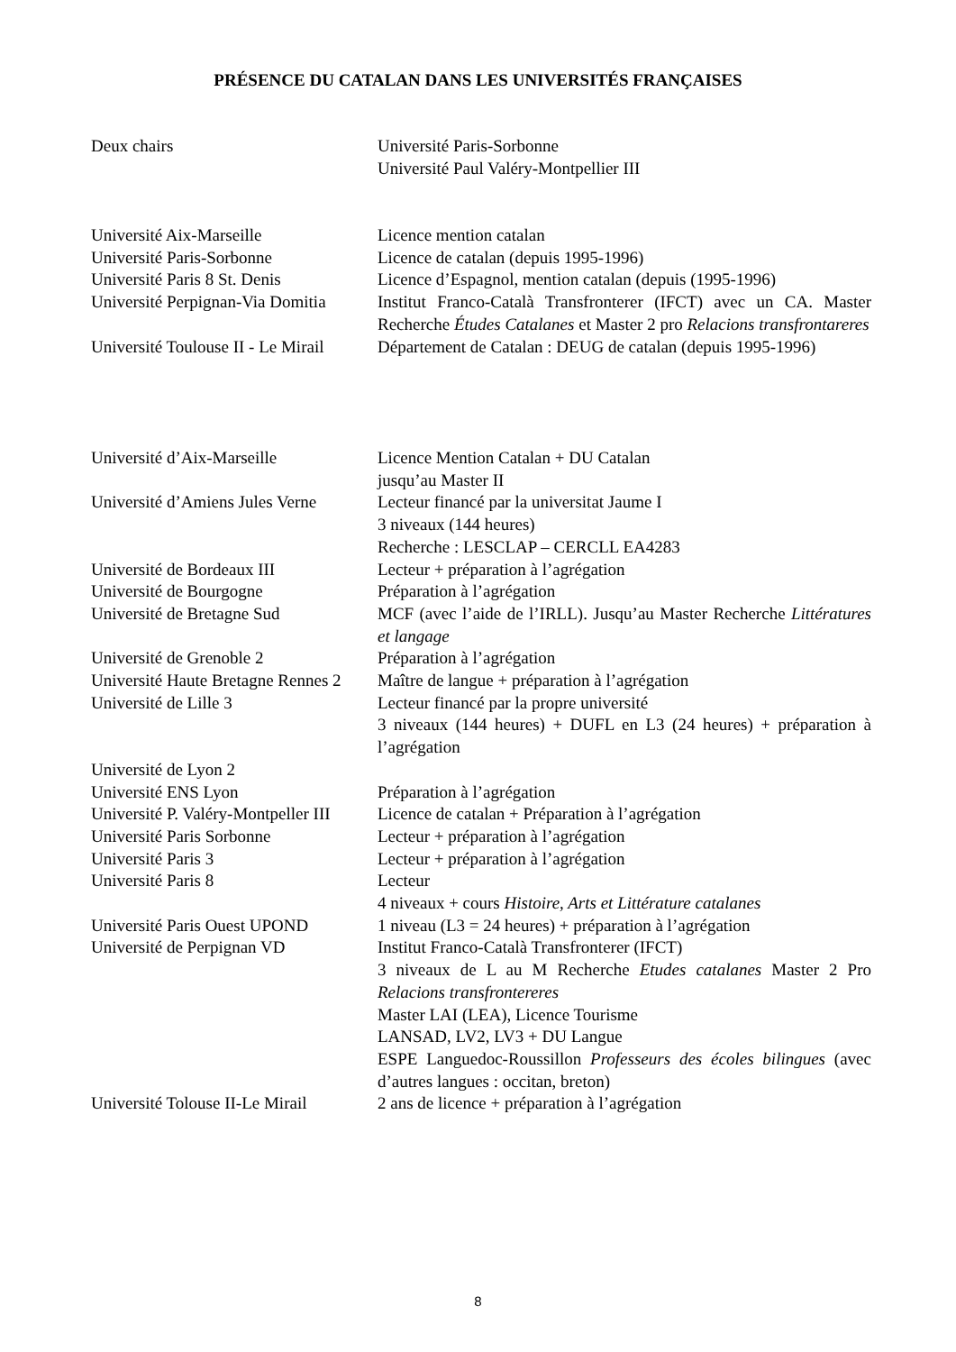PRÉSENCE DU CATALAN DANS LES UNIVERSITÉS FRANÇAISES
| Deux chairs | Université Paris-Sorbonne Université Paul Valéry-Montpellier III |
| Université Aix-Marseille | Licence mention catalan |
| Université Paris-Sorbonne | Licence de catalan (depuis 1995-1996) |
| Université Paris 8 St. Denis | Licence d’Espagnol, mention catalan (depuis (1995-1996) |
| Université Perpignan-Via Domitia | Institut Franco-Català Transfronterer (IFCT) avec un CA. Master Recherche Études Catalanes et Master 2 pro Relacions transfrontareres |
| Université Toulouse II - Le Mirail | Département de Catalan : DEUG de catalan (depuis 1995-1996) |
| Université d’Aix-Marseille | Licence Mention Catalan + DU Catalan jusqu’au Master II |
| Université d’Amiens Jules Verne | Lecteur financé par la universitat Jaume I 3 niveaux (144 heures) Recherche : LESCLAP – CERCLL EA4283 |
| Université de Bordeaux III | Lecteur + préparation à l’agrégation |
| Université de Bourgogne | Préparation à l’agrégation |
| Université de Bretagne Sud | MCF (avec l’aide de l’IRLL). Jusqu’au Master Recherche Littératures et langage |
| Université de Grenoble 2 | Préparation à l’agrégation |
| Université Haute Bretagne Rennes 2 | Maître de langue + préparation à l’agrégation |
| Université de Lille 3 | Lecteur financé par la propre université 3 niveaux (144 heures) + DUFL en L3 (24 heures) + préparation à l’agrégation |
| Université de Lyon 2 | |
| Université ENS Lyon | Préparation à l’agrégation |
| Université P. Valéry-Montpeller III | Licence de catalan + Préparation à l’agrégation |
| Université Paris Sorbonne | Lecteur + préparation à l’agrégation |
| Université Paris 3 | Lecteur + préparation à l’agrégation |
| Université Paris 8 | Lecteur 4 niveaux + cours Histoire, Arts et Littérature catalanes |
| Université Paris Ouest UPOND | 1 niveau (L3 = 24 heures) + préparation à l’agrégation |
| Université de Perpignan VD | Institut Franco-Català Transfronterer (IFCT) 3 niveaux de L au M Recherche Etudes catalanes Master 2 Pro Relacions transfrontereres Master LAI (LEA), Licence Tourisme LANSAD, LV2, LV3 + DU Langue ESPE Languedoc-Roussillon Professeurs des écoles bilingues (avec d’autres langues : occitan, breton) |
| Université Tolouse II-Le Mirail | 2 ans de licence + préparation à l’agrégation |
8